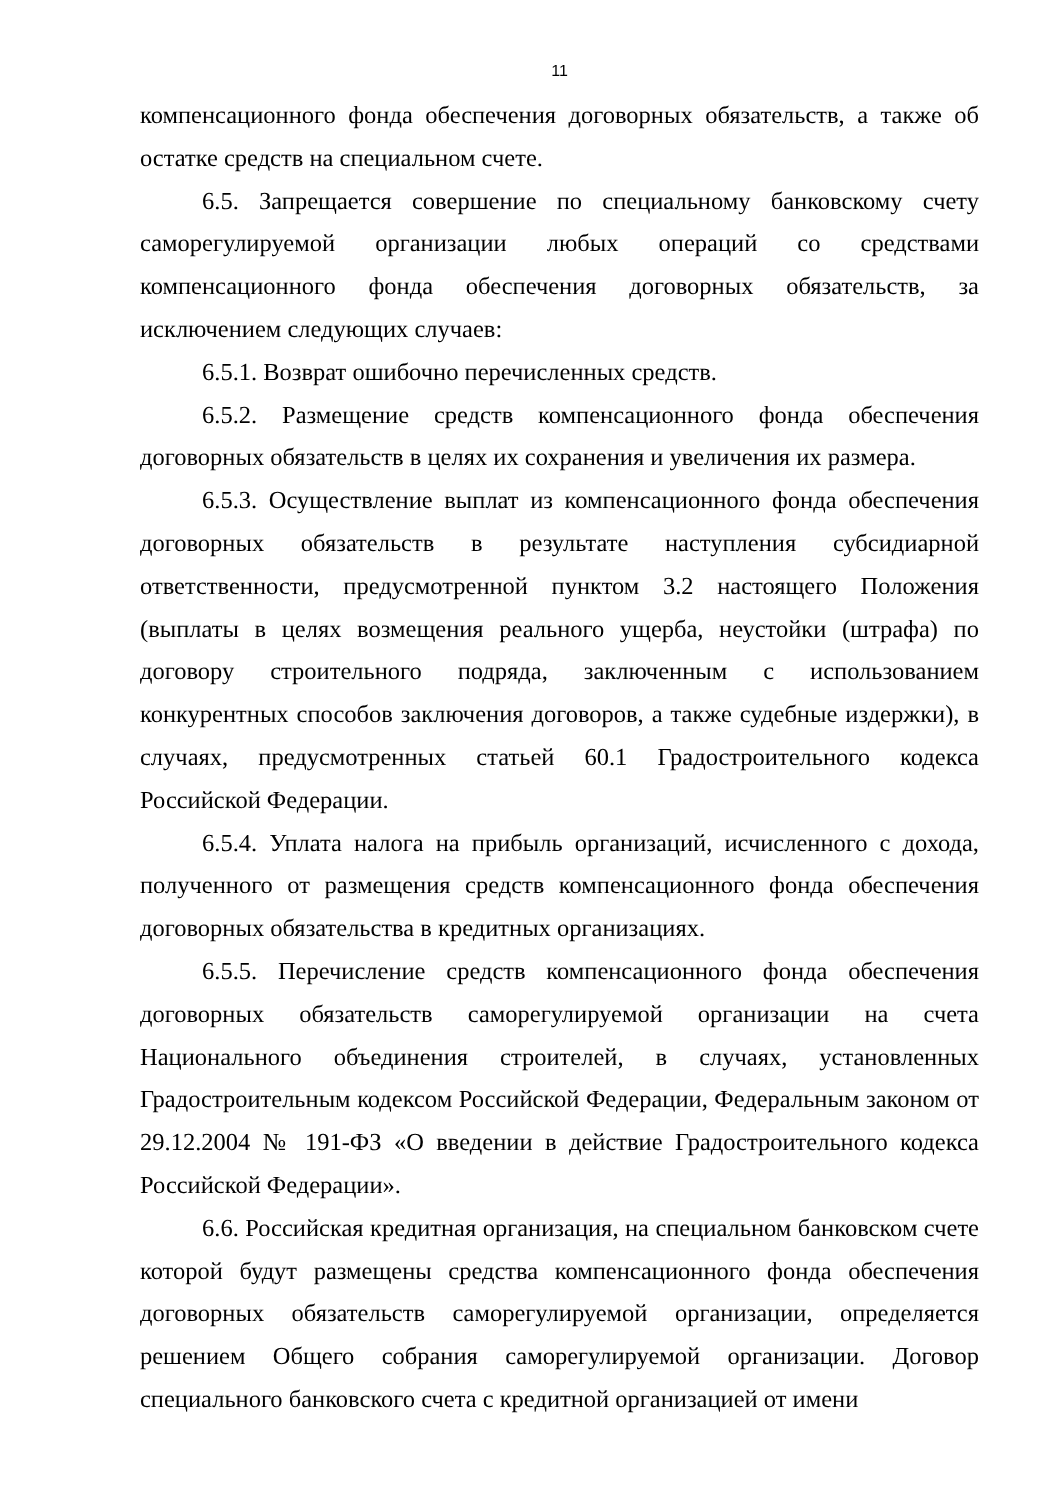11
компенсационного фонда обеспечения договорных обязательств, а также об остатке средств на специальном счете.
6.5. Запрещается совершение по специальному банковскому счету саморегулируемой организации любых операций со средствами компенсационного фонда обеспечения договорных обязательств, за исключением следующих случаев:
6.5.1. Возврат ошибочно перечисленных средств.
6.5.2. Размещение средств компенсационного фонда обеспечения договорных обязательств в целях их сохранения и увеличения их размера.
6.5.3. Осуществление выплат из компенсационного фонда обеспечения договорных обязательств в результате наступления субсидиарной ответственности, предусмотренной пунктом 3.2 настоящего Положения (выплаты в целях возмещения реального ущерба, неустойки (штрафа) по договору строительного подряда, заключенным с использованием конкурентных способов заключения договоров, а также судебные издержки), в случаях, предусмотренных статьей 60.1 Градостроительного кодекса Российской Федерации.
6.5.4. Уплата налога на прибыль организаций, исчисленного с дохода, полученного от размещения средств компенсационного фонда обеспечения договорных обязательства в кредитных организациях.
6.5.5. Перечисление средств компенсационного фонда обеспечения договорных обязательств саморегулируемой организации на счета Национального объединения строителей, в случаях, установленных Градостроительным кодексом Российской Федерации, Федеральным законом от 29.12.2004 № 191-ФЗ «О введении в действие Градостроительного кодекса Российской Федерации».
6.6. Российская кредитная организация, на специальном банковском счете которой будут размещены средства компенсационного фонда обеспечения договорных обязательств саморегулируемой организации, определяется решением Общего собрания саморегулируемой организации. Договор специального банковского счета с кредитной организацией от имени